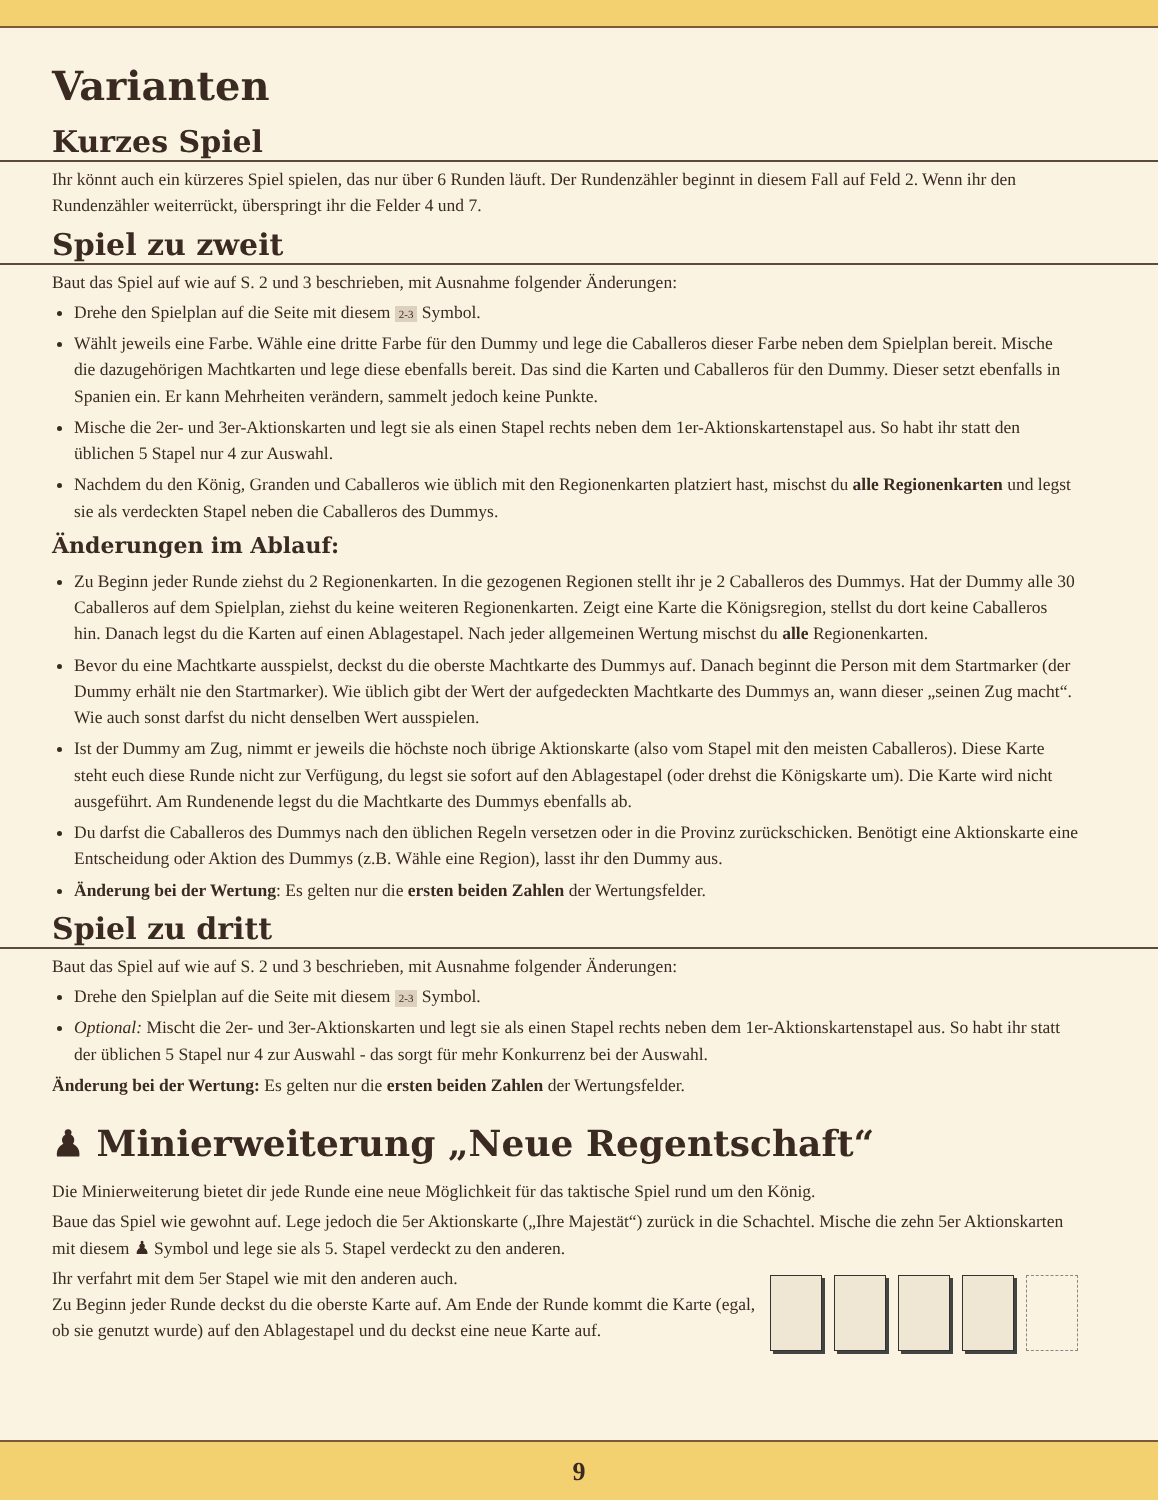Varianten
Kurzes Spiel
Ihr könnt auch ein kürzeres Spiel spielen, das nur über 6 Runden läuft. Der Rundenzähler beginnt in diesem Fall auf Feld 2. Wenn ihr den Rundenzähler weiterrückt, überspringt ihr die Felder 4 und 7.
Spiel zu zweit
Baut das Spiel auf wie auf S. 2 und 3 beschrieben, mit Ausnahme folgender Änderungen:
Drehe den Spielplan auf die Seite mit diesem 2-3 Symbol.
Wählt jeweils eine Farbe. Wähle eine dritte Farbe für den Dummy und lege die Caballeros dieser Farbe neben dem Spielplan bereit. Mische die dazugehörigen Machtkarten und lege diese ebenfalls bereit. Das sind die Karten und Caballeros für den Dummy. Dieser setzt ebenfalls in Spanien ein. Er kann Mehrheiten verändern, sammelt jedoch keine Punkte.
Mische die 2er- und 3er-Aktionskarten und legt sie als einen Stapel rechts neben dem 1er-Aktionskartenstapel aus. So habt ihr statt den üblichen 5 Stapel nur 4 zur Auswahl.
Nachdem du den König, Granden und Caballeros wie üblich mit den Regionenkarten platziert hast, mischst du alle Regionenkarten und legst sie als verdeckten Stapel neben die Caballeros des Dummys.
Änderungen im Ablauf:
Zu Beginn jeder Runde ziehst du 2 Regionenkarten. In die gezogenen Regionen stellt ihr je 2 Caballeros des Dummys. Hat der Dummy alle 30 Caballeros auf dem Spielplan, ziehst du keine weiteren Regionenkarten. Zeigt eine Karte die Königsregion, stellst du dort keine Caballeros hin. Danach legst du die Karten auf einen Ablagestapel. Nach jeder allgemeinen Wertung mischst du alle Regionenkarten.
Bevor du eine Machtkarte ausspielst, deckst du die oberste Machtkarte des Dummys auf. Danach beginnt die Person mit dem Startmarker (der Dummy erhält nie den Startmarker). Wie üblich gibt der Wert der aufgedeckten Machtkarte des Dummys an, wann dieser „seinen Zug macht“. Wie auch sonst darfst du nicht denselben Wert ausspielen.
Ist der Dummy am Zug, nimmt er jeweils die höchste noch übrige Aktionskarte (also vom Stapel mit den meisten Caballeros). Diese Karte steht euch diese Runde nicht zur Verfügung, du legst sie sofort auf den Ablagestapel (oder drehst die Königskarte um). Die Karte wird nicht ausgeführt. Am Rundenende legst du die Machtkarte des Dummys ebenfalls ab.
Du darfst die Caballeros des Dummys nach den üblichen Regeln versetzen oder in die Provinz zurückschicken. Benötigt eine Aktionskarte eine Entscheidung oder Aktion des Dummys (z.B. Wähle eine Region), lasst ihr den Dummy aus.
Änderung bei der Wertung: Es gelten nur die ersten beiden Zahlen der Wertungsfelder.
Spiel zu dritt
Baut das Spiel auf wie auf S. 2 und 3 beschrieben, mit Ausnahme folgender Änderungen:
Drehe den Spielplan auf die Seite mit diesem 2-3 Symbol.
Optional: Mischt die 2er- und 3er-Aktionskarten und legt sie als einen Stapel rechts neben dem 1er-Aktionskartenstapel aus. So habt ihr statt der üblichen 5 Stapel nur 4 zur Auswahl - das sorgt für mehr Konkurrenz bei der Auswahl.
Änderung bei der Wertung: Es gelten nur die ersten beiden Zahlen der Wertungsfelder.
♟ Minierweiterung „Neue Regentschaft“
Die Minierweiterung bietet dir jede Runde eine neue Möglichkeit für das taktische Spiel rund um den König.
Baue das Spiel wie gewohnt auf. Lege jedoch die 5er Aktionskarte („Ihre Majestät“) zurück in die Schachtel. Mische die zehn 5er Aktionskarten mit diesem ♟ Symbol und lege sie als 5. Stapel verdeckt zu den anderen.
Ihr verfahrt mit dem 5er Stapel wie mit den anderen auch.
Zu Beginn jeder Runde deckst du die oberste Karte auf. Am Ende der Runde kommt die Karte (egal, ob sie genutzt wurde) auf den Ablagestapel und du deckst eine neue Karte auf.
9